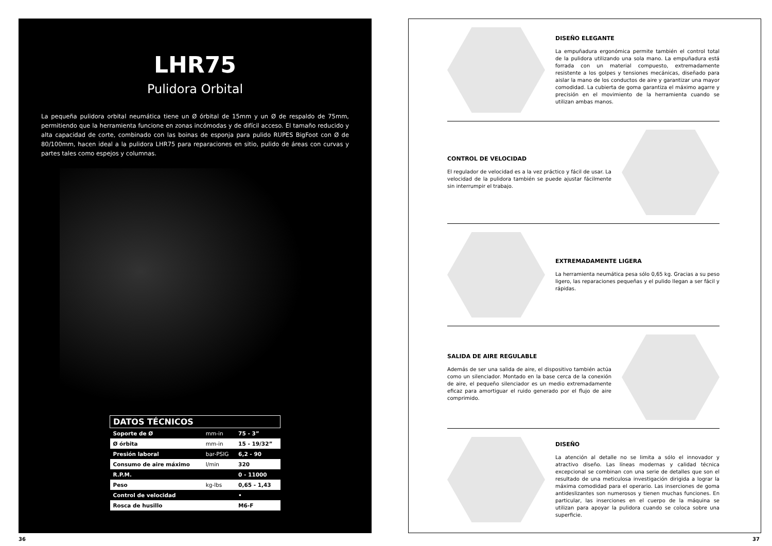LHR75
Pulidora Orbital
La pequeña pulidora orbital neumática tiene un Ø órbital de 15mm y un Ø de respaldo de 75mm, permitiendo que la herramienta funcione en zonas incómodas y de difícil acceso. El tamaño reducido y alta capacidad de corte, combinado con las boinas de esponja para pulido RUPES BigFoot con Ø de 80/100mm, hacen ideal a la pulidora LHR75 para reparaciones en sitio, pulido de áreas con curvas y partes tales como espejos y columnas.
| DATOS TÉCNICOS | | |
| --- | --- | --- |
| Soporte de Ø | mm-in | 75 - 3” |
| Ø órbita | mm-in | 15 - 19/32” |
| Presión laboral | bar-PSIG | 6,2 - 90 |
| Consumo de aire máximo | l/min | 320 |
| R.P.M. | | 0 - 11000 |
| Peso | kg-lbs | 0,65 - 1,43 |
| Control de velocidad | | • |
| Rosca de husillo | | M6-F |
36
DISEÑO ELEGANTE
La empuñadura ergonómica permite también el control total de la pulidora utilizando una sola mano. La empuñadura está forrada con un material compuesto, extremadamente resistente a los golpes y tensiones mecánicas, diseñado para aislar la mano de los conductos de aire y garantizar una mayor comodidad. La cubierta de goma garantiza el máximo agarre y precisión en el movimiento de la herramienta cuando se utilizan ambas manos.
CONTROL DE VELOCIDAD
El regulador de velocidad es a la vez práctico y fácil de usar. La velocidad de la pulidora también se puede ajustar fácilmente sin interrumpir el trabajo.
EXTREMADAMENTE LIGERA
La herramienta neumática pesa sólo 0,65 kg. Gracias a su peso ligero, las reparaciones pequeñas y el pulido llegan a ser fácil y rápidas.
SALIDA DE AIRE REGULABLE
Además de ser una salida de aire, el dispositivo también actúa como un silenciador. Montado en la base cerca de la conexión de aire, el pequeño silenciador es un medio extremadamente eficaz para amortiguar el ruido generado por el flujo de aire comprimido.
DISEÑO
La atención al detalle no se limita a sólo el innovador y atractivo diseño. Las líneas modernas y calidad técnica excepcional se combinan con una serie de detalles que son el resultado de una meticulosa investigación dirigida a lograr la máxima comodidad para el operario. Las inserciones de goma antideslizantes son numerosos y tienen muchas funciones. En particular, las inserciones en el cuerpo de la máquina se utilizan para apoyar la pulidora cuando se coloca sobre una superficie.
37